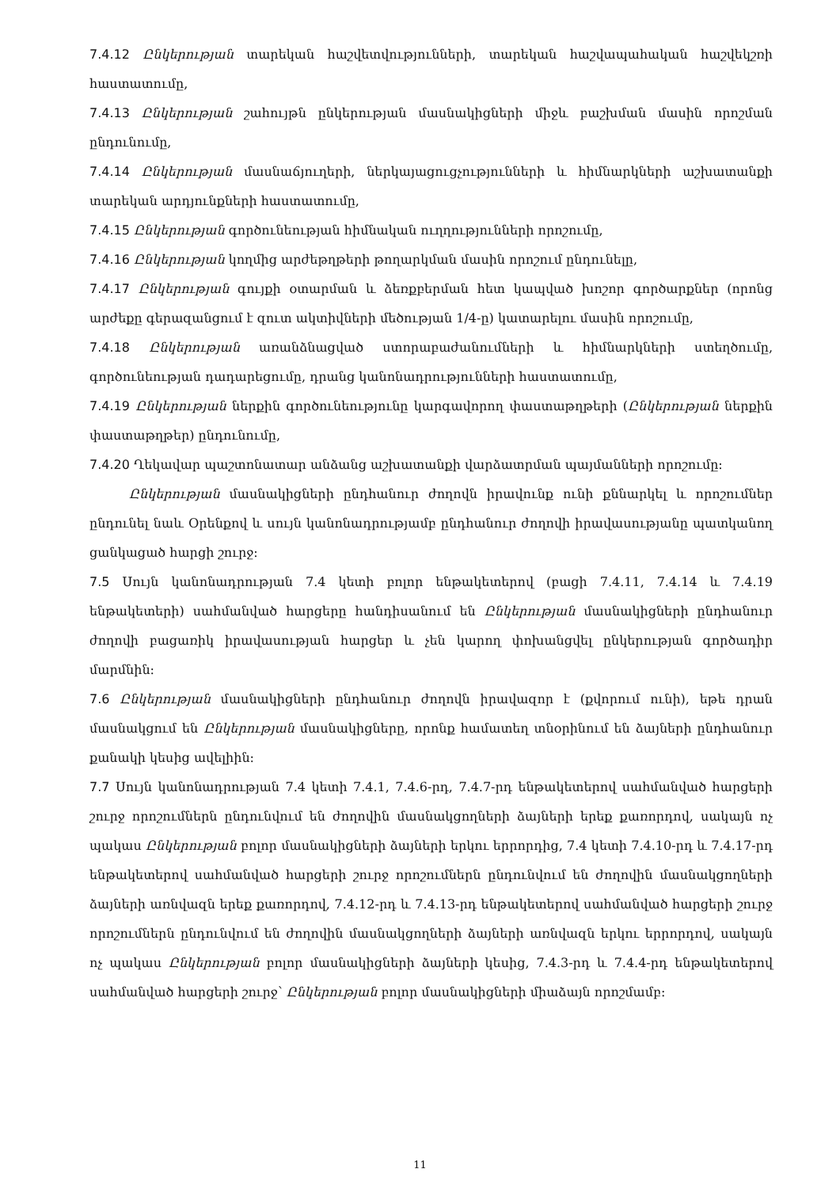7.4.12 Ընկերության տարեկան հաշվետվությունների, տարեկան հաշվապահական հաշվեկշռի հաստատումը,
7.4.13 Ընկերության շահույթն ընկերության մասնակիցների միջև բաշխման մասին որոշման ընդունումը,
7.4.14 Ընկերության մասնաճյուղերի, ներկայացուցչությունների և հիմնարկների աշխատանքի տարեկան արդյունքների հաստատումը,
7.4.15 Ընկերության գործունեության հիմնական ուղղությունների որոշումը,
7.4.16 Ընկերության կողմից արժեթղթերի թողարկման մասին որոշում ընդունելը,
7.4.17 Ընկերության գույքի օտարման և ձեռքբերման հետ կապված խոշոր գործարքներ (որոնց արժեքը գերազանցում է զուտ ակտիվների մեծության 1/4-ը) կատարելու մասին որոշումը,
7.4.18 Ընկերության առանձնացված ստորաբաժանումների և հիմնարկների ստեղծումը, գործունեության դադարեցումը, դրանց կանոնադրությունների հաստատումը,
7.4.19 Ընկերության ներքին գործունեությունը կարգավորող փաստաթղթերի (Ընկերության ներքին փաստաթղթեր) ընդունումը,
7.4.20 Ղեկավար պաշտոնատար անձանց աշխատանքի վարձատրման պայմանների որոշումը:
Ընկերության մասնակիցների ընդհանուր ժողովն իրավունք ունի քննարկել և որոշումներ ընդունել նաև Օրենքով և սույն կանոնադրությամբ ընդհանուր ժողովի իրավասությանը պատկանող ցանկացած հարցի շուրջ:
7.5 Սույն կանոնադրության 7.4 կետի բոլոր ենթակետերով (բացի 7.4.11, 7.4.14 և 7.4.19 ենթակետերի) սահմանված հարցերը հանդիսանում են Ընկերության մասնակիցների ընդհանուր ժողովի բացառիկ իրավասության հարցեր և չեն կարող փոխանցվել ընկերության գործադիր մարմնին:
7.6 Ընկերության մասնակիցների ընդհանուր ժողովն իրավազոր է (քվորում ունի), եթե դրան մասնակցում են Ընկերության մասնակիցները, որոնք համատեղ տնօրինում են ձայների ընդհանուր քանակի կեսից ավելիին:
7.7 Սույն կանոնադրության 7.4 կետի 7.4.1, 7.4.6-րդ, 7.4.7-րդ ենթակետերով սահմանված հարցերի շուրջ որոշումներն ընդունվում են ժողովին մասնակցողների ձայների երեք քառորդով, սակայն ոչ պակաս Ընկերության բոլոր մասնակիցների ձայների երկու երրորդից, 7.4 կետի 7.4.10-րդ և 7.4.17-րդ ենթակետերով սահմանված հարցերի շուրջ որոշումներն ընդունվում են ժողովին մասնակցողների ձայների առնվազն երեք քառորդով, 7.4.12-րդ և 7.4.13-րդ ենթակետերով սահմանված հարցերի շուրջ որոշումներն ընդունվում են ժողովին մասնակցողների ձայների առնվազն երկու երրորդով, սակայն ոչ պակաս Ընկերության բոլոր մասնակիցների ձայների կեսից, 7.4.3-րդ և 7.4.4-րդ ենթակետերով սահմանված հարցերի շուրջ՝ Ընկերության բոլոր մասնակիցների միաձայն որոշմամբ:
11